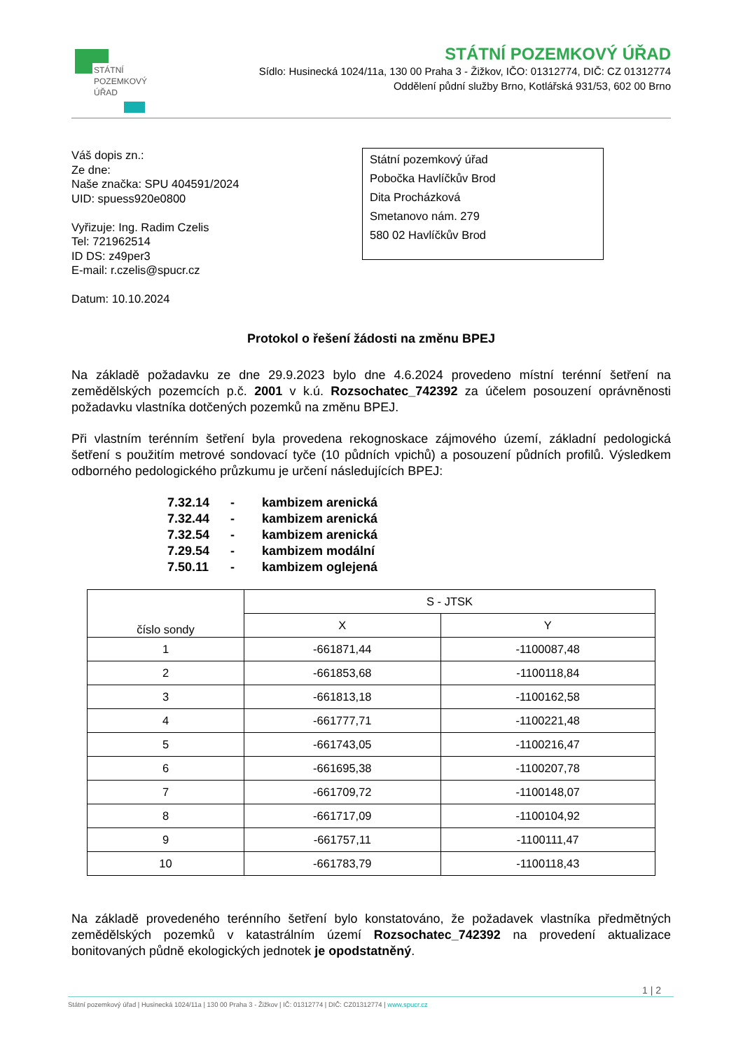STÁTNÍ
POZEMKOVÝ
ÚŘAD
STÁTNÍ POZEMKOVÝ ÚŘAD
Sídlo: Husinecká 1024/11a, 130 00 Praha 3 - Žižkov, IČO: 01312774, DIČ: CZ 01312774
Oddělení půdní služby Brno, Kotlářská 931/53, 602 00 Brno
Váš dopis zn.:
Ze dne:
Naše značka: SPU 404591/2024
UID: spuess920e0800
Vyřizuje: Ing. Radim Czelis
Tel: 721962514
ID DS: z49per3
E-mail: r.czelis@spucr.cz
Datum: 10.10.2024
Státní pozemkový úřad
Pobočka Havlíčkův Brod
Dita Procházková
Smetanovo nám. 279
580 02 Havlíčkův Brod
Protokol o řešení žádosti na změnu BPEJ
Na základě požadavku ze dne 29.9.2023 bylo dne 4.6.2024 provedeno místní terénní šetření na zemědělských pozemcích p.č. 2001 v k.ú. Rozsochatec_742392 za účelem posouzení oprávněnosti požadavku vlastníka dotčených pozemků na změnu BPEJ.
Při vlastním terénním šetření byla provedena rekognoskace zájmového území, základní pedologická šetření s použitím metrové sondovací tyče (10 půdních vpichů) a posouzení půdních profilů. Výsledkem odborného pedologického průzkumu je určení následujících BPEJ:
7.32.14 - kambizem arenická
7.32.44 - kambizem arenická
7.32.54 - kambizem arenická
7.29.54 - kambizem modální
7.50.11 - kambizem oglejená
| číslo sondy | S - JTSK | |
| --- | --- | --- |
| | X | Y |
| 1 | -661871,44 | -1100087,48 |
| 2 | -661853,68 | -1100118,84 |
| 3 | -661813,18 | -1100162,58 |
| 4 | -661777,71 | -1100221,48 |
| 5 | -661743,05 | -1100216,47 |
| 6 | -661695,38 | -1100207,78 |
| 7 | -661709,72 | -1100148,07 |
| 8 | -661717,09 | -1100104,92 |
| 9 | -661757,11 | -1100111,47 |
| 10 | -661783,79 | -1100118,43 |
Na základě provedeného terénního šetření bylo konstatováno, že požadavek vlastníka předmětných zemědělských pozemků v katastrálním území Rozsochatec_742392 na provedení aktualizace bonitovaných půdně ekologických jednotek je opodstatněný.
1 | 2
Státní pozemkový úřad | Husinecká 1024/11a | 130 00 Praha 3 - Žižkov | IČ: 01312774 | DIČ: CZ01312774 | www.spucr.cz